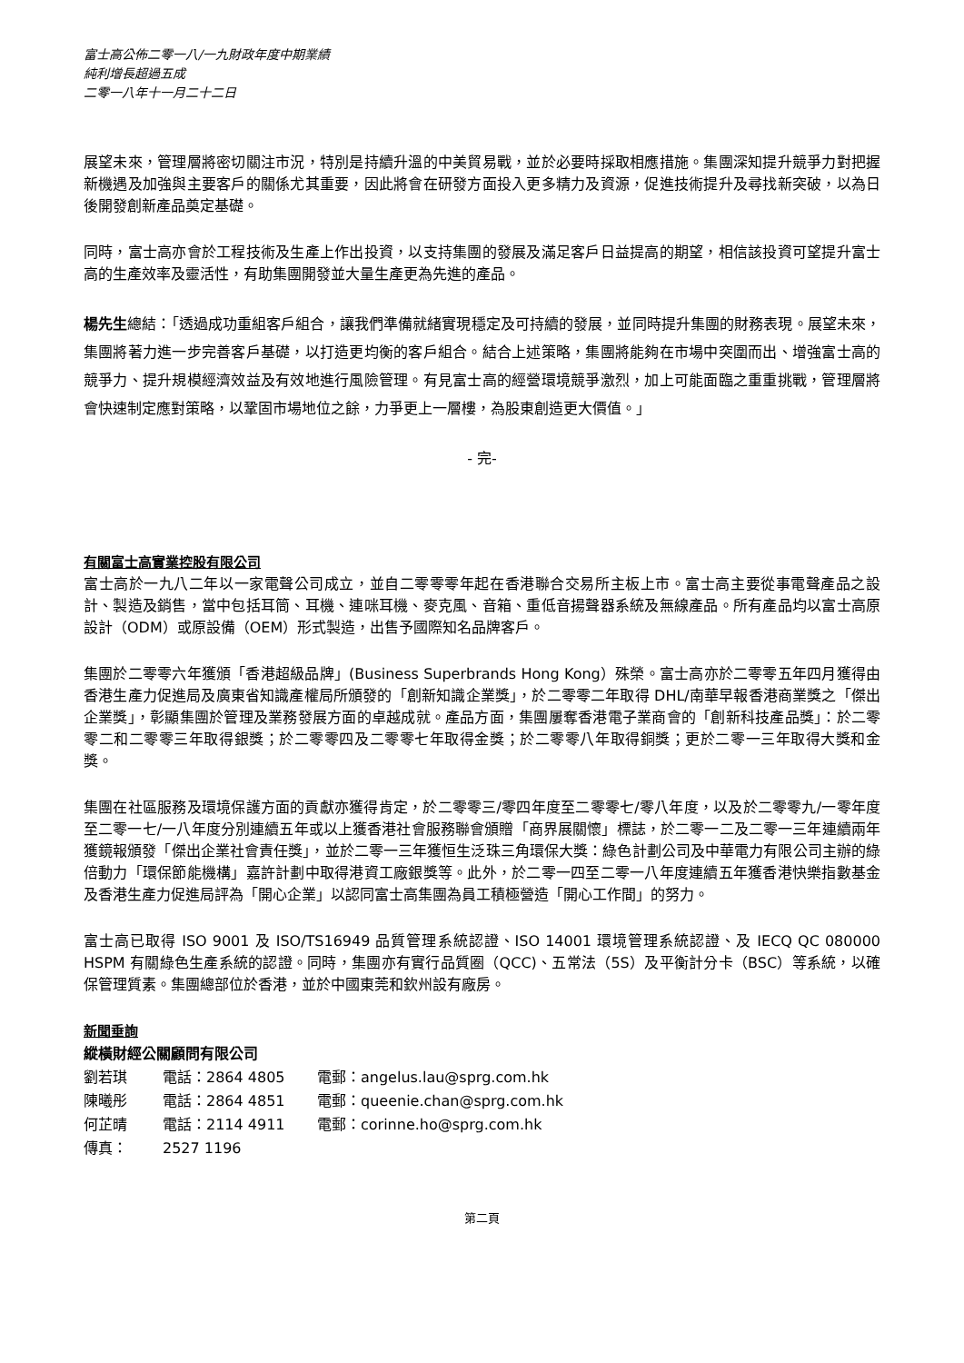富士高公佈二零一八/一九財政年度中期業績
純利增長超過五成
二零一八年十一月二十二日
展望未來，管理層將密切關注市況，特別是持續升溫的中美貿易戰，並於必要時採取相應措施。集團深知提升競爭力對把握新機遇及加強與主要客戶的關係尤其重要，因此將會在研發方面投入更多精力及資源，促進技術提升及尋找新突破，以為日後開發創新產品奠定基礎。
同時，富士高亦會於工程技術及生產上作出投資，以支持集團的發展及滿足客戶日益提高的期望，相信該投資可望提升富士高的生產效率及靈活性，有助集團開發並大量生產更為先進的產品。
楊先生總結：「透過成功重組客戶組合，讓我們準備就緒實現穩定及可持續的發展，並同時提升集團的財務表現。展望未來，集團將著力進一步完善客戶基礎，以打造更均衡的客戶組合。結合上述策略，集團將能夠在市場中突圍而出、增強富士高的競爭力、提升規模經濟效益及有效地進行風險管理。有見富士高的經營環境競爭激烈，加上可能面臨之重重挑戰，管理層將會快速制定應對策略，以鞏固市場地位之餘，力爭更上一層樓，為股東創造更大價值。」
- 完-
有關富士高實業控股有限公司
富士高於一九八二年以一家電聲公司成立，並自二零零零年起在香港聯合交易所主板上市。富士高主要從事電聲產品之設計、製造及銷售，當中包括耳筒、耳機、連咪耳機、麥克風、音箱、重低音揚聲器系統及無線產品。所有產品均以富士高原設計（ODM）或原設備（OEM）形式製造，出售予國際知名品牌客戶。
集團於二零零六年獲頒「香港超級品牌」(Business Superbrands Hong Kong）殊榮。富士高亦於二零零五年四月獲得由香港生產力促進局及廣東省知識產權局所頒發的「創新知識企業獎」，於二零零二年取得 DHL/南華早報香港商業獎之「傑出企業獎」，彰顯集團於管理及業務發展方面的卓越成就。產品方面，集團屢奪香港電子業商會的「創新科技產品獎」：於二零零二和二零零三年取得銀獎；於二零零四及二零零七年取得金獎；於二零零八年取得銅獎；更於二零一三年取得大獎和金獎。
集團在社區服務及環境保護方面的貢獻亦獲得肯定，於二零零三/零四年度至二零零七/零八年度，以及於二零零九/一零年度至二零一七/一八年度分別連續五年或以上獲香港社會服務聯會頒贈「商界展關懷」標誌，於二零一二及二零一三年連續兩年獲鏡報頒發「傑出企業社會責任獎」，並於二零一三年獲恒生泛珠三角環保大獎：綠色計劃公司及中華電力有限公司主辦的綠倍動力「環保節能機構」嘉許計劃中取得港資工廠銀獎等。此外，於二零一四至二零一八年度連續五年獲香港快樂指數基金及香港生產力促進局評為「開心企業」以認同富士高集團為員工積極營造「開心工作間」的努力。
富士高已取得 ISO 9001 及 ISO/TS16949 品質管理系統認證、ISO 14001 環境管理系統認證、及 IECQ QC 080000 HSPM 有關綠色生產系統的認證。同時，集團亦有實行品質圈（QCC)、五常法（5S）及平衡計分卡（BSC）等系統，以確保管理質素。集團總部位於香港，並於中國東莞和欽州設有廠房。
新聞垂詢
縱橫財經公關顧問有限公司
劉若琪 電話：2864 4805 電郵：angelus.lau@sprg.com.hk
陳曦彤 電話：2864 4851 電郵：queenie.chan@sprg.com.hk
何芷晴 電話：2114 4911 電郵：corinne.ho@sprg.com.hk
傳真： 2527 1196
第二頁